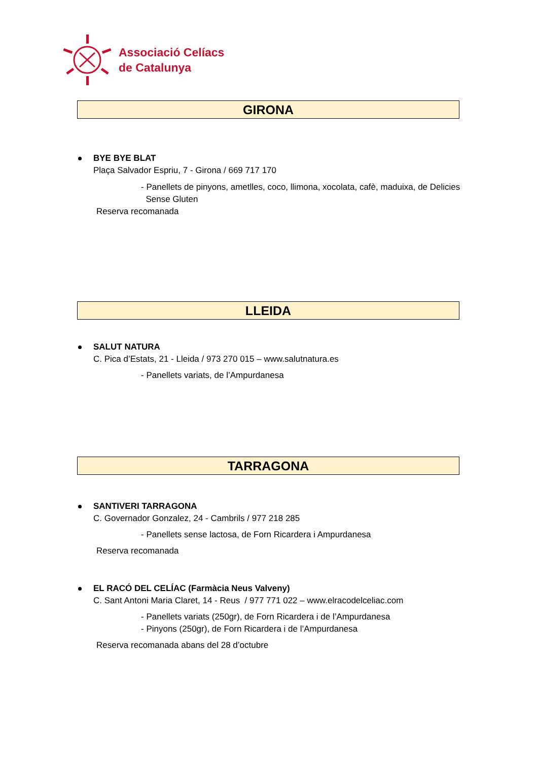Associació Celíacs
de Catalunya
GIRONA
BYE BYE BLAT
Plaça Salvador Espriu, 7 - Girona / 669 717 170
- Panellets de pinyons, ametlles, coco, llimona, xocolata, cafè, maduixa, de Delicies
Sense Gluten
Reserva recomanada
LLEIDA
SALUT NATURA
C. Pica d’Estats, 21 - Lleida / 973 270 015 – www.salutnatura.es
- Panellets variats, de l’Ampurdanesa
TARRAGONA
SANTIVERI TARRAGONA
C. Governador Gonzalez, 24 - Cambrils / 977 218 285
- Panellets sense lactosa, de Forn Ricardera i Ampurdanesa
Reserva recomanada
EL RACÓ DEL CELÍAC (Farmàcia Neus Valveny)
C. Sant Antoni Maria Claret, 14 - Reus / 977 771 022 – www.elracodelceliac.com
- Panellets variats (250gr), de Forn Ricardera i de l’Ampurdanesa
- Pinyons (250gr), de Forn Ricardera i de l’Ampurdanesa
Reserva recomanada abans del 28 d’octubre